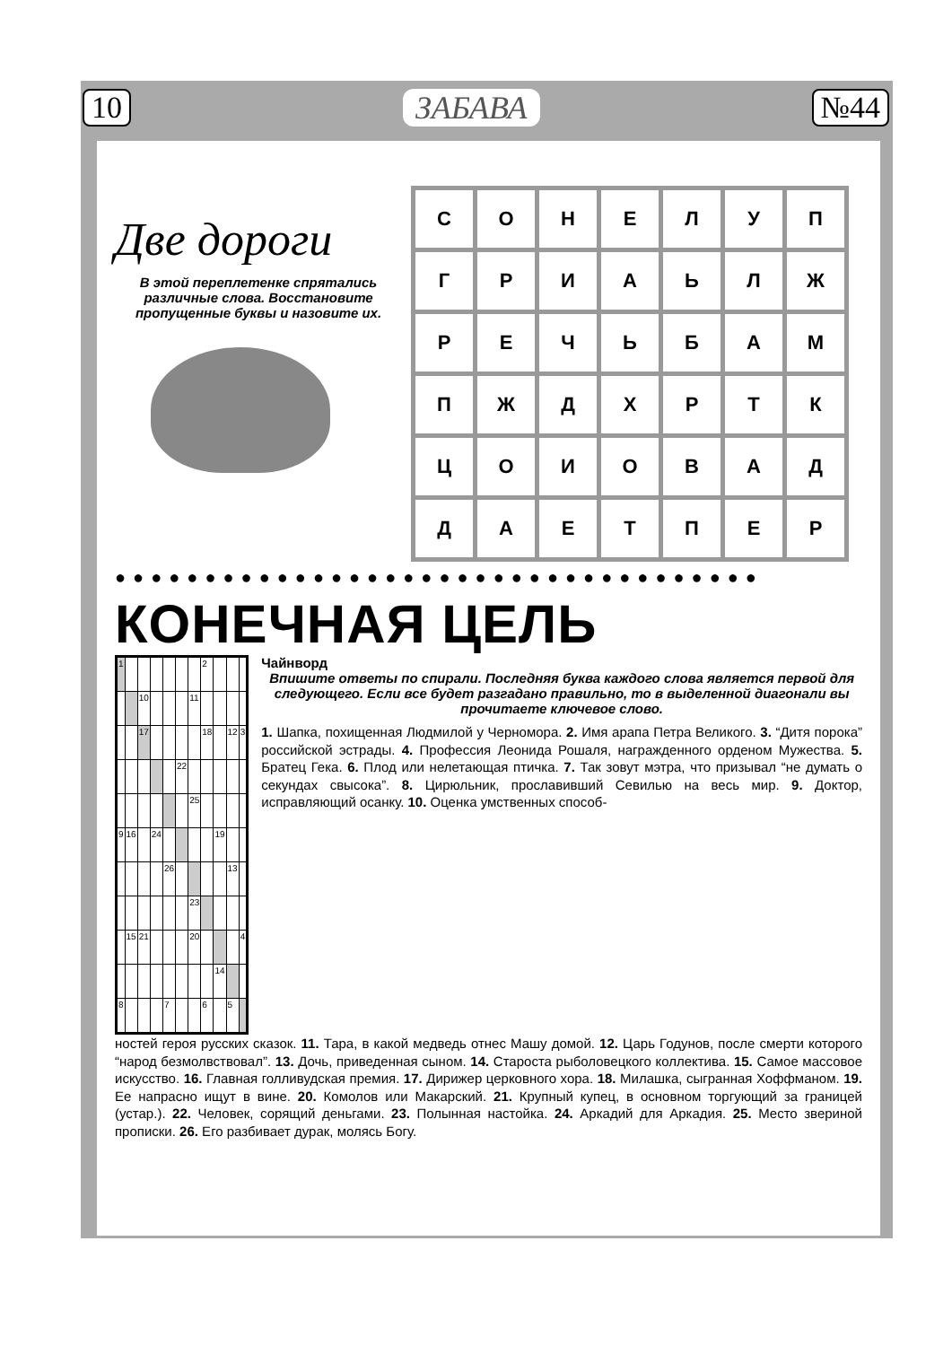10 ЗАБАВА №44
Две дороги
В этой переплетенке спрятались различные слова. Восстановите пропущенные буквы и назовите их.
| С | О | Н | Е | Л | У | П |
| Г | Р | И | А | Ь | Л | Ж |
| Р | Е | Ч | Ь | Б | А | М |
| П | Ж | Д | Х | Р | Т | К |
| Ц | О | И | О | В | А | Д |
| Д | А | Е | Т | П | Е | Р |
●●●●●●●●●●●●●●●●●●●●●●●●●●●●●●●●●●●●
КОНЕЧНАЯ ЦЕЛЬ
| 1 | | | | | | | 2 | | | |
| | | 10 | | | | 11 | | | | |
| | | 17 | | | | | 18 | | 12 | 3 |
| | | | | | 22 | | | | | |
| | | | | | | 25 | | | | |
| 9 | 16 | | 24 | | | | | 19 | | |
| | | | | 26 | | | | | 13 | |
| | | | | | | 23 | | | | |
| | 15 | 21 | | | | 20 | | | | 4 |
| | | | | | | | | 14 | | |
| 8 | | | | 7 | | | 6 | | 5 | |
Чайнворд
Впишите ответы по спирали. Последняя буква каждого слова является первой для следующего. Если все будет разгадано правильно, то в выделенной диагонали вы прочитаете ключевое слово.
1. Шапка, похищенная Людмилой у Черномора. 2. Имя арапа Петра Великого. 3. “Дитя порока” российской эстрады. 4. Профессия Леонида Рошаля, награжденного орденом Мужества. 5. Братец Гека. 6. Плод или нелетающая птичка. 7. Так зовут мэтра, что призывал “не думать о секундах свысока”. 8. Цирюльник, прославивший Севилью на весь мир. 9. Доктор, исправляющий осанку. 10. Оценка умственных способ-
ностей героя русских сказок. 11. Тара, в какой медведь отнес Машу домой. 12. Царь Годунов, после смерти которого “народ безмолвствовал”. 13. Дочь, приведенная сыном. 14. Староста рыболовецкого коллектива. 15. Самое массовое искусство. 16. Главная голливудская премия. 17. Дирижер церковного хора. 18. Милашка, сыгранная Хоффманом. 19. Ее напрасно ищут в вине. 20. Комолов или Макарский. 21. Крупный купец, в основном торгующий за границей (устар.). 22. Человек, сорящий деньгами. 23. Полынная настойка. 24. Аркадий для Аркадия. 25. Место звериной прописки. 26. Его разбивает дурак, молясь Богу.